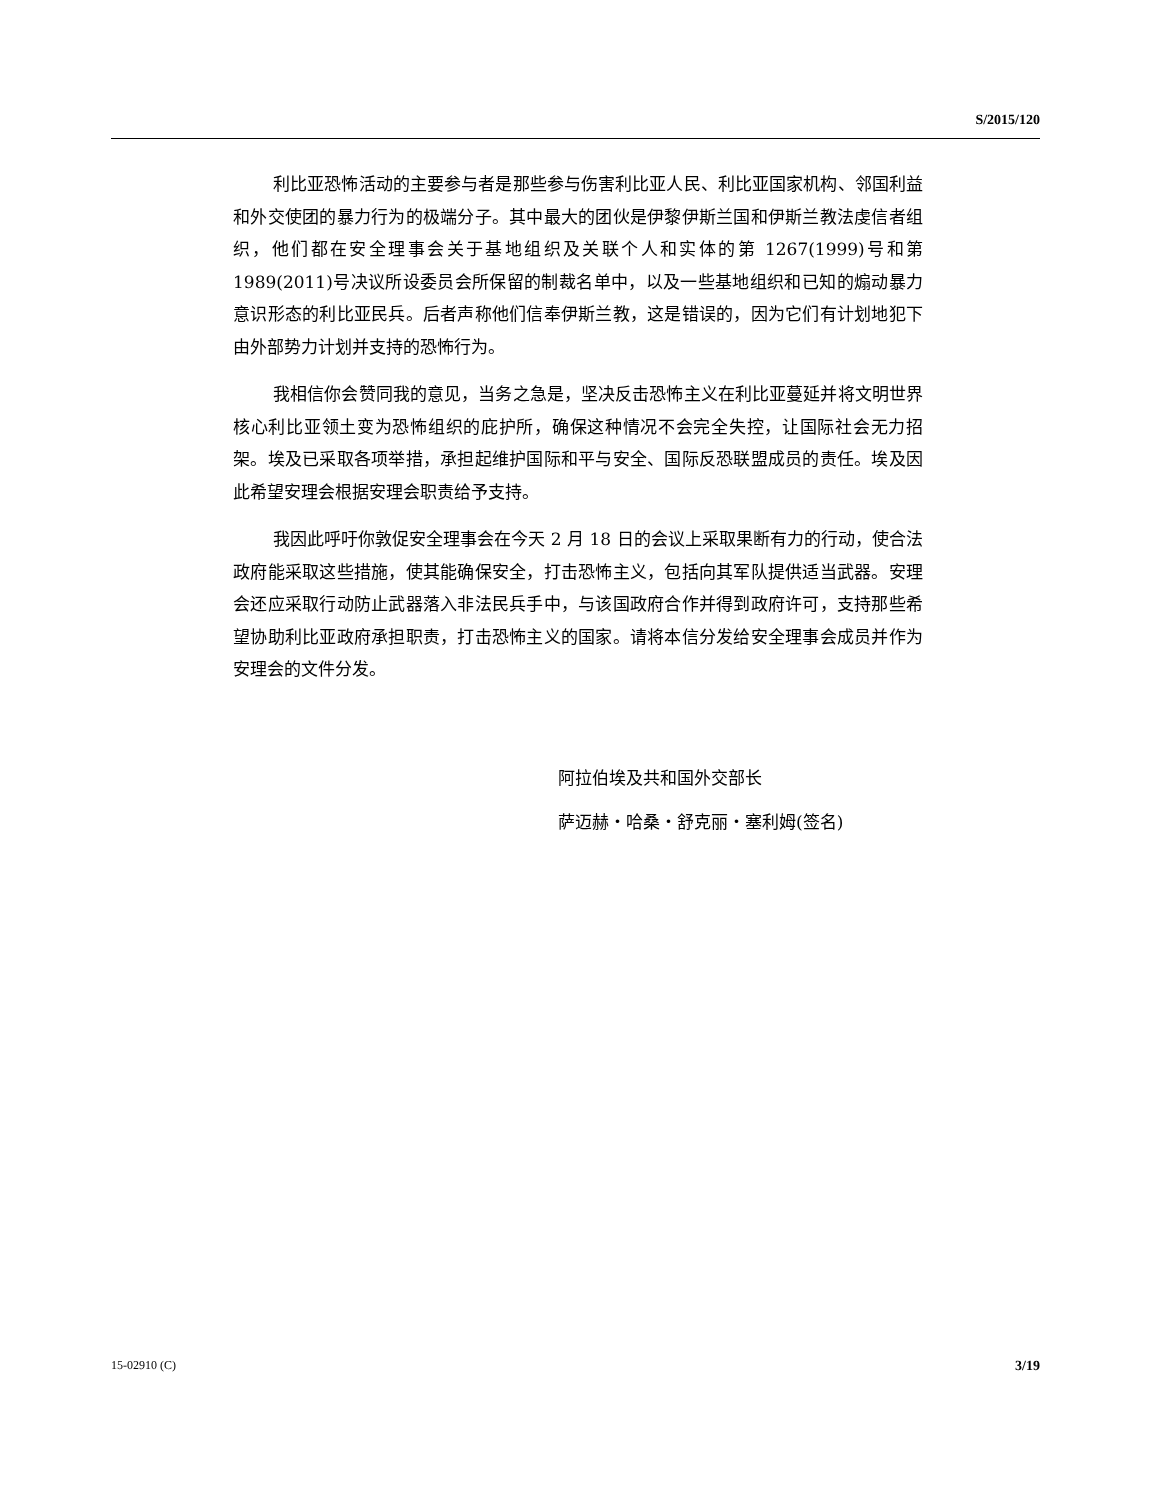S/2015/120
利比亚恐怖活动的主要参与者是那些参与伤害利比亚人民、利比亚国家机构、邻国利益和外交使团的暴力行为的极端分子。其中最大的团伙是伊黎伊斯兰国和伊斯兰教法虔信者组织，他们都在安全理事会关于基地组织及关联个人和实体的第 1267(1999)号和第 1989(2011)号决议所设委员会所保留的制裁名单中，以及一些基地组织和已知的煽动暴力意识形态的利比亚民兵。后者声称他们信奉伊斯兰教，这是错误的，因为它们有计划地犯下由外部势力计划并支持的恐怖行为。
我相信你会赞同我的意见，当务之急是，坚决反击恐怖主义在利比亚蔓延并将文明世界核心利比亚领土变为恐怖组织的庇护所，确保这种情况不会完全失控，让国际社会无力招架。埃及已采取各项举措，承担起维护国际和平与安全、国际反恐联盟成员的责任。埃及因此希望安理会根据安理会职责给予支持。
我因此呼吁你敦促安全理事会在今天 2 月 18 日的会议上采取果断有力的行动，使合法政府能采取这些措施，使其能确保安全，打击恐怖主义，包括向其军队提供适当武器。安理会还应采取行动防止武器落入非法民兵手中，与该国政府合作并得到政府许可，支持那些希望协助利比亚政府承担职责，打击恐怖主义的国家。请将本信分发给安全理事会成员并作为安理会的文件分发。
阿拉伯埃及共和国外交部长
萨迈赫・哈桑・舒克丽・塞利姆(签名)
15-02910 (C) 3/19